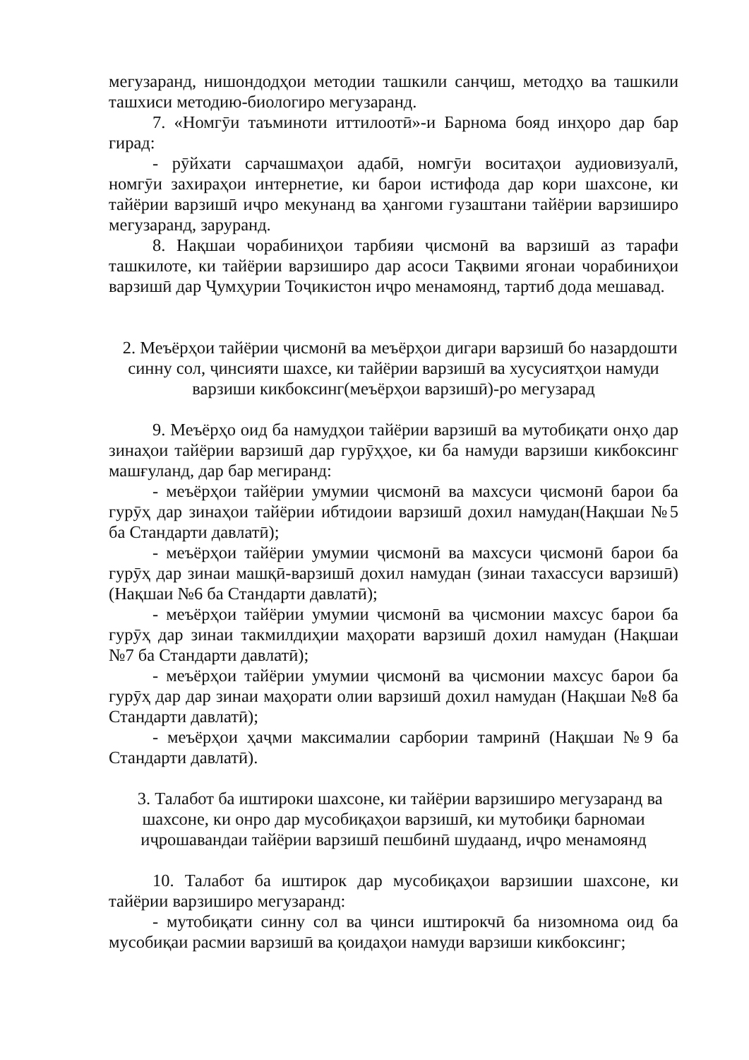мегузаранд, нишондодҳои методии ташкили санҷиш, методҳо ва ташкили ташхиси методию-биологиро мегузаранд.
7. «Номгӯи таъминоти иттилоотӣ»-и Барнома бояд инҳоро дар бар гирад:
- рӯйхати сарчашмаҳои адабӣ, номгӯи воситаҳои аудиовизуалӣ, номгӯи захираҳои интернетие, ки барои истифода дар кори шахсоне, ки тайёрии варзишӣ иҷро мекунанд ва ҳангоми гузаштани тайёрии варзиширо мегузаранд, заруранд.
8. Нақшаи чорабиниҳои тарбияи ҷисмонӣ ва варзишӣ аз тарафи ташкилоте, ки тайёрии варзиширо дар асоси Тақвими ягонаи чорабиниҳои варзишӣ дар Ҷумҳурии Тоҷикистон иҷро менамоянд, тартиб дода мешавад.
2. Меъёрҳои тайёрии ҷисмонӣ ва меъёрҳои дигари варзишӣ бо назардошти синну сол, ҷинсияти шахсе, ки тайёрии варзишӣ ва хусусиятҳои намуди варзиши кикбоксинг(меъёрҳои варзишӣ)-ро мегузарад
9. Меъёрҳо оид ба намудҳои тайёрии варзишӣ ва мутобиқати онҳо дар зинаҳои тайёрии варзишӣ дар гурӯҳҳое, ки ба намуди варзиши кикбоксинг машғуланд, дар бар мегиранд:
- меъёрҳои тайёрии умумии ҷисмонӣ ва махсуси ҷисмонӣ барои ба гурӯҳ дар зинаҳои тайёрии ибтидоии варзишӣ дохил намудан(Нақшаи №5 ба Стандарти давлатӣ);
- меъёрҳои тайёрии умумии ҷисмонӣ ва махсуси ҷисмонӣ барои ба гурӯҳ дар зинаи машқӣ-варзишӣ дохил намудан (зинаи тахассуси варзишӣ) (Нақшаи №6 ба Стандарти давлатӣ);
- меъёрҳои тайёрии умумии ҷисмонӣ ва ҷисмонии махсус барои ба гурӯҳ дар зинаи такмилдиҳии маҳорати варзишӣ дохил намудан (Нақшаи №7 ба Стандарти давлатӣ);
- меъёрҳои тайёрии умумии ҷисмонӣ ва ҷисмонии махсус барои ба гурӯҳ дар дар зинаи маҳорати олии варзишӣ дохил намудан (Нақшаи №8 ба Стандарти давлатӣ);
- меъёрҳои ҳаҷми максималии сарбории тамринӣ (Нақшаи №9 ба Стандарти давлатӣ).
3. Талабот ба иштироки шахсоне, ки тайёрии варзиширо мегузаранд ва шахсоне, ки онро дар мусобиқаҳои варзишӣ, ки мутобиқи барномаи иҷрошавандаи тайёрии варзишӣ пешбинӣ шудаанд, иҷро менамоянд
10. Талабот ба иштирок дар мусобиқаҳои варзишии шахсоне, ки тайёрии варзиширо мегузаранд:
- мутобиқати синну сол ва ҷинси иштирокчӣ ба низомнома оид ба мусобиқаи расмии варзишӣ ва қоидаҳои намуди варзиши кикбоксинг;